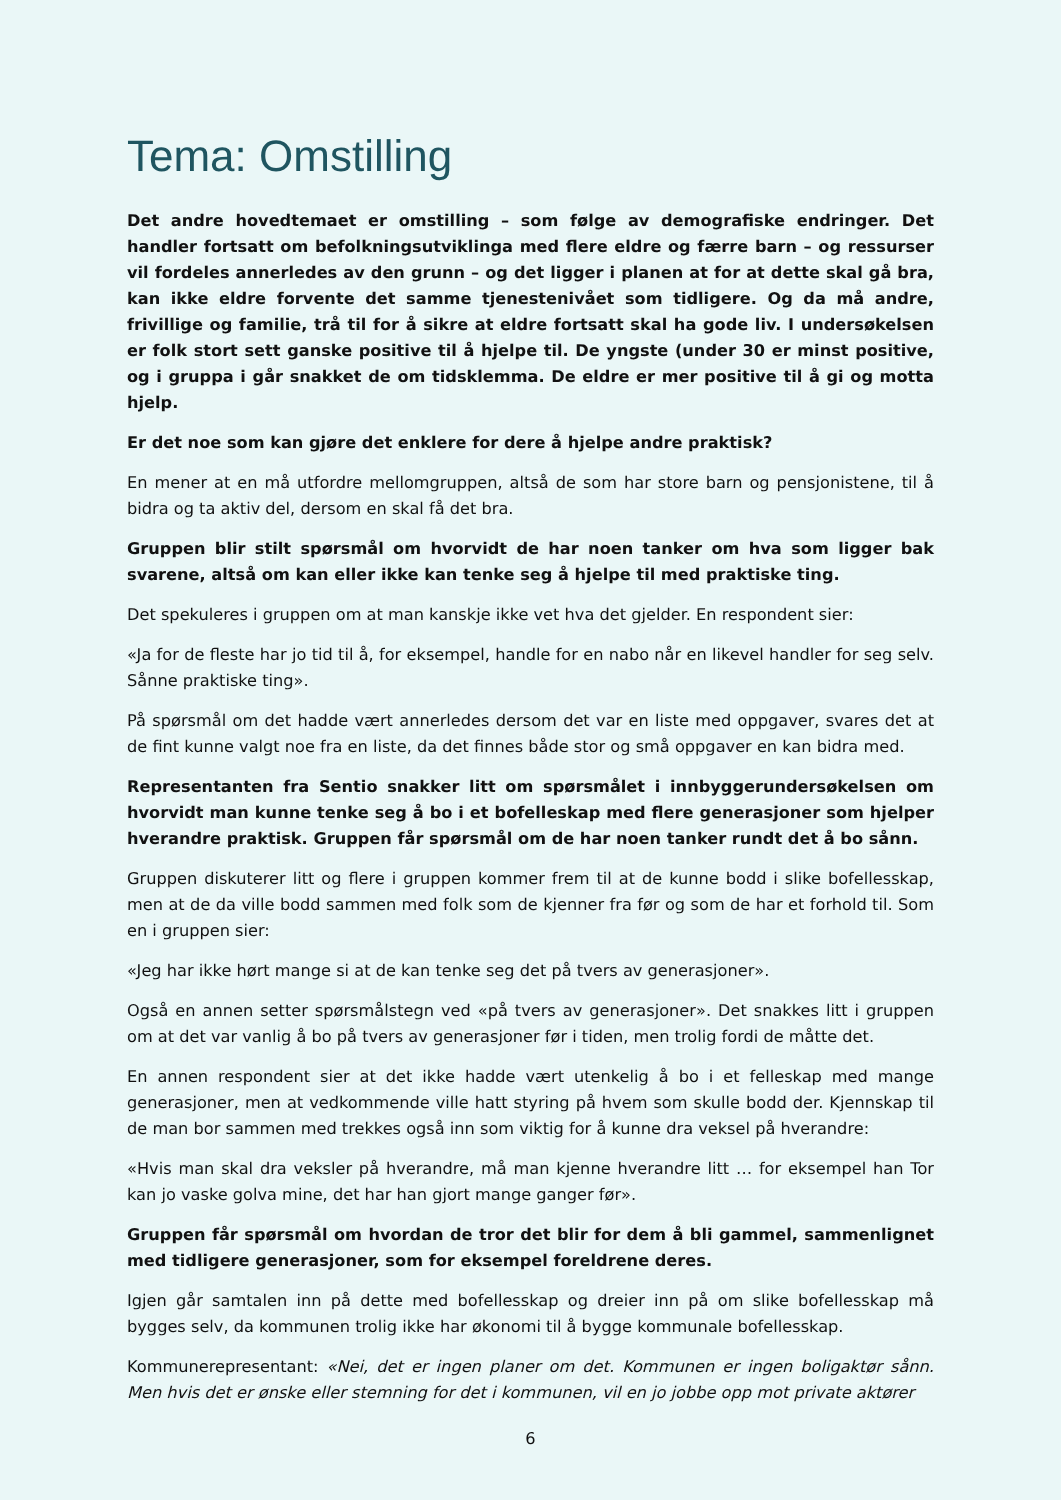Tema: Omstilling
Det andre hovedtemaet er omstilling – som følge av demografiske endringer. Det handler fortsatt om befolkningsutviklinga med flere eldre og færre barn – og ressurser vil fordeles annerledes av den grunn – og det ligger i planen at for at dette skal gå bra, kan ikke eldre forvente det samme tjenestenivået som tidligere. Og da må andre, frivillige og familie, trå til for å sikre at eldre fortsatt skal ha gode liv. I undersøkelsen er folk stort sett ganske positive til å hjelpe til. De yngste (under 30 er minst positive, og i gruppa i går snakket de om tidsklemma. De eldre er mer positive til å gi og motta hjelp.
Er det noe som kan gjøre det enklere for dere å hjelpe andre praktisk?
En mener at en må utfordre mellomgruppen, altså de som har store barn og pensjonistene, til å bidra og ta aktiv del, dersom en skal få det bra.
Gruppen blir stilt spørsmål om hvorvidt de har noen tanker om hva som ligger bak svarene, altså om kan eller ikke kan tenke seg å hjelpe til med praktiske ting.
Det spekuleres i gruppen om at man kanskje ikke vet hva det gjelder. En respondent sier:
«Ja for de fleste har jo tid til å, for eksempel, handle for en nabo når en likevel handler for seg selv. Sånne praktiske ting».
På spørsmål om det hadde vært annerledes dersom det var en liste med oppgaver, svares det at de fint kunne valgt noe fra en liste, da det finnes både stor og små oppgaver en kan bidra med.
Representanten fra Sentio snakker litt om spørsmålet i innbyggerundersøkelsen om hvorvidt man kunne tenke seg å bo i et bofelleskap med flere generasjoner som hjelper hverandre praktisk. Gruppen får spørsmål om de har noen tanker rundt det å bo sånn.
Gruppen diskuterer litt og flere i gruppen kommer frem til at de kunne bodd i slike bofellesskap, men at de da ville bodd sammen med folk som de kjenner fra før og som de har et forhold til. Som en i gruppen sier:
«Jeg har ikke hørt mange si at de kan tenke seg det på tvers av generasjoner».
Også en annen setter spørsmålstegn ved «på tvers av generasjoner». Det snakkes litt i gruppen om at det var vanlig å bo på tvers av generasjoner før i tiden, men trolig fordi de måtte det.
En annen respondent sier at det ikke hadde vært utenkelig å bo i et felleskap med mange generasjoner, men at vedkommende ville hatt styring på hvem som skulle bodd der. Kjennskap til de man bor sammen med trekkes også inn som viktig for å kunne dra veksel på hverandre:
«Hvis man skal dra veksler på hverandre, må man kjenne hverandre litt … for eksempel han Tor kan jo vaske golva mine, det har han gjort mange ganger før».
Gruppen får spørsmål om hvordan de tror det blir for dem å bli gammel, sammenlignet med tidligere generasjoner, som for eksempel foreldrene deres.
Igjen går samtalen inn på dette med bofellesskap og dreier inn på om slike bofellesskap må bygges selv, da kommunen trolig ikke har økonomi til å bygge kommunale bofellesskap.
Kommunerepresentant: «Nei, det er ingen planer om det. Kommunen er ingen boligaktør sånn. Men hvis det er ønske eller stemning for det i kommunen, vil en jo jobbe opp mot private aktører
6